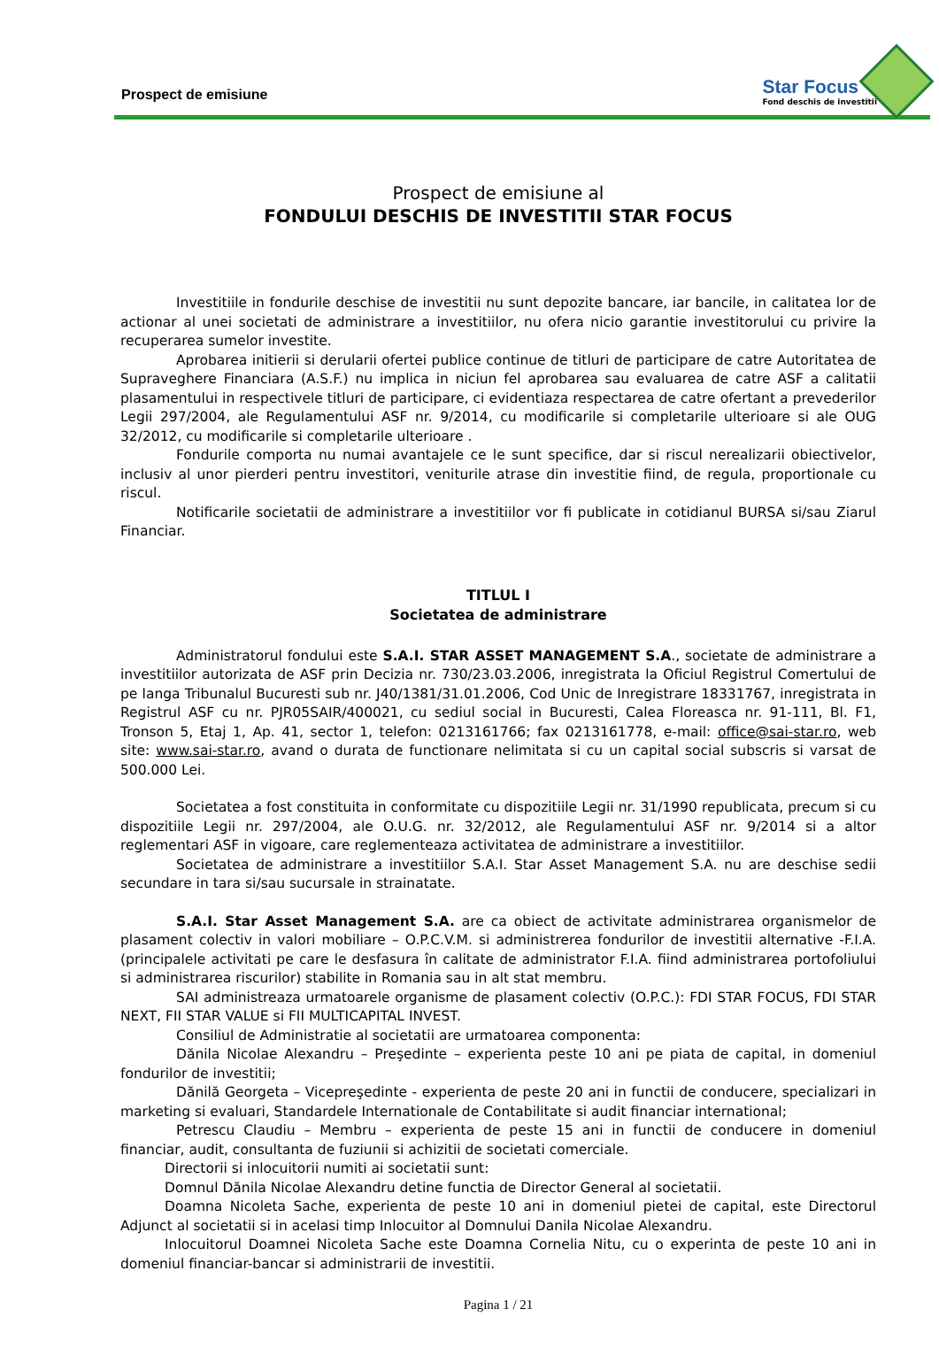Prospect de emisiune
Star Focus
Fond deschis de investitii
Prospect de emisiune al
FONDULUI DESCHIS DE INVESTITII STAR FOCUS
Investitiile in fondurile deschise de investitii nu sunt depozite bancare, iar bancile, in calitatea lor de actionar al unei societati de administrare a investitiilor, nu ofera nicio garantie investitorului cu privire la recuperarea sumelor investite.
Aprobarea initierii si derularii ofertei publice continue de titluri de participare de catre Autoritatea de Supraveghere Financiara (A.S.F.) nu implica in niciun fel aprobarea sau evaluarea de catre ASF a calitatii plasamentului in respectivele titluri de participare, ci evidentiaza respectarea de catre ofertant a prevederilor Legii 297/2004, ale Regulamentului ASF nr. 9/2014, cu modificarile si completarile ulterioare si ale OUG 32/2012, cu modificarile si completarile ulterioare .
Fondurile comporta nu numai avantajele ce le sunt specifice, dar si riscul nerealizarii obiectivelor, inclusiv al unor pierderi pentru investitori, veniturile atrase din investitie fiind, de regula, proportionale cu riscul.
Notificarile societatii de administrare a investitiilor vor fi publicate in cotidianul BURSA si/sau Ziarul Financiar.
TITLUL I
Societatea de administrare
Administratorul fondului este S.A.I. STAR ASSET MANAGEMENT S.A., societate de administrare a investitiilor autorizata de ASF prin Decizia nr. 730/23.03.2006, inregistrata la Oficiul Registrul Comertului de pe langa Tribunalul Bucuresti sub nr. J40/1381/31.01.2006, Cod Unic de Inregistrare 18331767, inregistrata in Registrul ASF cu nr. PJR05SAIR/400021, cu sediul social in Bucuresti, Calea Floreasca nr. 91-111, Bl. F1, Tronson 5, Etaj 1, Ap. 41, sector 1, telefon: 0213161766; fax 0213161778, e-mail: office@sai-star.ro, web site: www.sai-star.ro, avand o durata de functionare nelimitata si cu un capital social subscris si varsat de 500.000 Lei.
Societatea a fost constituita in conformitate cu dispozitiile Legii nr. 31/1990 republicata, precum si cu dispozitiile Legii nr. 297/2004, ale O.U.G. nr. 32/2012, ale Regulamentului ASF nr. 9/2014 si a altor reglementari ASF in vigoare, care reglementeaza activitatea de administrare a investitiilor.
Societatea de administrare a investitiilor S.A.I. Star Asset Management S.A. nu are deschise sedii secundare in tara si/sau sucursale in strainatate.
S.A.I. Star Asset Management S.A. are ca obiect de activitate administrarea organismelor de plasament colectiv in valori mobiliare – O.P.C.V.M. si administrerea fondurilor de investitii alternative -F.I.A. (principalele activitati pe care le desfasura în calitate de administrator F.I.A. fiind administrarea portofoliului si administrarea riscurilor) stabilite in Romania sau in alt stat membru.
SAI administreaza urmatoarele organisme de plasament colectiv (O.P.C.): FDI STAR FOCUS, FDI STAR NEXT, FII STAR VALUE si FII MULTICAPITAL INVEST.
Consiliul de Administratie al societatii are urmatoarea componenta:
Dănila Nicolae Alexandru – Preşedinte – experienta peste 10 ani pe piata de capital, in domeniul fondurilor de investitii;
Dănilă Georgeta – Vicepreşedinte - experienta de peste 20 ani in functii de conducere, specializari in marketing si evaluari, Standardele Internationale de Contabilitate si audit financiar international;
Petrescu Claudiu – Membru – experienta de peste 15 ani in functii de conducere in domeniul financiar, audit, consultanta de fuziunii si achizitii de societati comerciale.
Directorii si inlocuitorii numiti ai societatii sunt:
Domnul Dănila Nicolae Alexandru detine functia de Director General al societatii.
Doamna Nicoleta Sache, experienta de peste 10 ani in domeniul pietei de capital, este Directorul Adjunct al societatii si in acelasi timp Inlocuitor al Domnului Danila Nicolae Alexandru.
Inlocuitorul Doamnei Nicoleta Sache este Doamna Cornelia Nitu, cu o experinta de peste 10 ani in domeniul financiar-bancar si administrarii de investitii.
Pagina 1 / 21